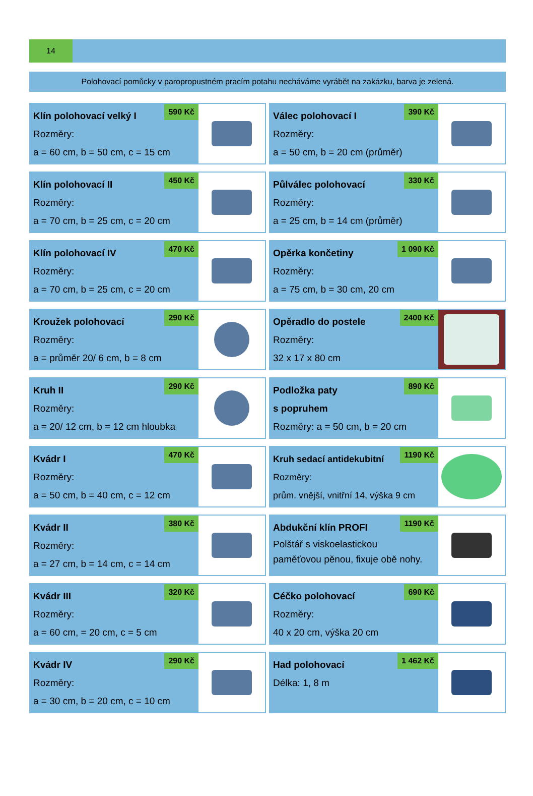14
Polohovací pomůcky v paropropustném pracím potahu necháváme vyrábět na zakázku, barva je zelená.
Klín polohovací velký I
Rozměry:
a = 60 cm, b = 50 cm, c = 15 cm
590 Kč
Válec polohovací I
Rozměry:
a = 50 cm, b = 20 cm (průměr)
390 Kč
Klín polohovací II
Rozměry:
a = 70 cm, b = 25 cm, c = 20 cm
450 Kč
Půlválec polohovací
Rozměry:
a = 25 cm, b = 14 cm (průměr)
330 Kč
Klín polohovací IV
Rozměry:
a = 70 cm, b = 25 cm, c = 20 cm
470 Kč
Opěrka končetiny
Rozměry:
a = 75 cm, b = 30 cm, 20 cm
1 090 Kč
Kroužek polohovací
Rozměry:
a = průměr 20/ 6 cm, b = 8 cm
290 Kč
Opěradlo do postele
Rozměry:
32 x 17 x 80 cm
2400 Kč
Kruh II
Rozměry:
a = 20/ 12 cm, b = 12 cm hloubka
290 Kč
Podložka paty
s popruhem
Rozměry: a = 50 cm, b = 20 cm
890 Kč
Kvádr I
Rozměry:
a = 50 cm, b = 40 cm, c = 12 cm
470 Kč
Kruh sedací antidekubitní
Rozměry:
prům. vnější, vnitřní 14, výška 9 cm
1190 Kč
Kvádr II
Rozměry:
a = 27 cm, b = 14 cm, c = 14 cm
380 Kč
Abdukční klín PROFI
Polštář s viskoelastickou
paměťovou pěnou, fixuje obě nohy.
1190 Kč
Kvádr III
Rozměry:
a = 60 cm, = 20 cm, c = 5 cm
320 Kč
Céčko polohovací
Rozměry:
40 x 20 cm, výška 20 cm
690 Kč
Kvádr IV
Rozměry:
a = 30 cm, b = 20 cm, c = 10 cm
290 Kč
Had polohovací
Délka: 1, 8 m
1 462 Kč